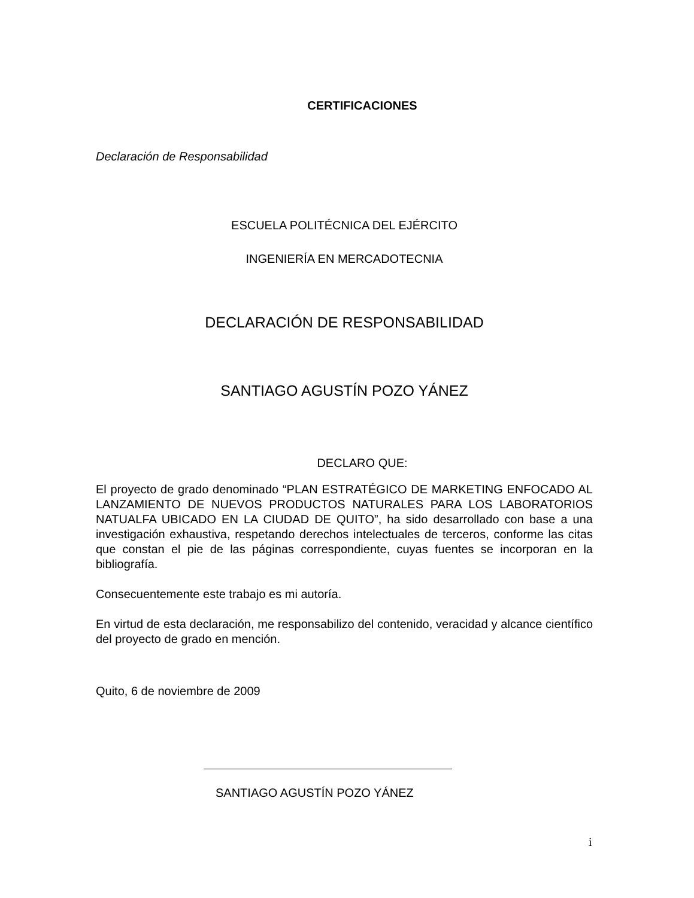CERTIFICACIONES
Declaración de Responsabilidad
ESCUELA POLITÉCNICA DEL EJÉRCITO
INGENIERÍA EN MERCADOTECNIA
DECLARACIÓN DE RESPONSABILIDAD
SANTIAGO AGUSTÍN POZO YÁNEZ
DECLARO QUE:
El proyecto de grado denominado “PLAN ESTRATÉGICO DE MARKETING ENFOCADO AL LANZAMIENTO DE NUEVOS PRODUCTOS NATURALES PARA LOS LABORATORIOS NATUALFA UBICADO EN LA CIUDAD DE QUITO”, ha sido desarrollado con base a una investigación exhaustiva, respetando derechos intelectuales de terceros, conforme las citas que constan el pie de las páginas correspondiente, cuyas fuentes se incorporan en la bibliografía.
Consecuentemente este trabajo es mi autoría.
En virtud de esta declaración, me responsabilizo del contenido, veracidad y alcance científico del proyecto de grado en mención.
Quito, 6 de noviembre de 2009
SANTIAGO AGUSTÍN POZO YÁNEZ
i